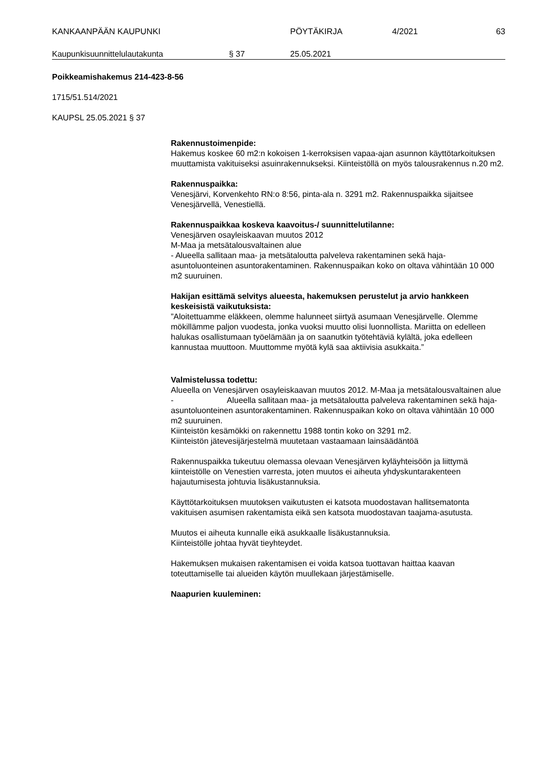KANKAANPÄÄN KAUPUNKI PÖYTÄKIRJA 4/2021 63
Kaupunkisuunnittelulautakunta § 37 25.05.2021
Poikkeamishakemus 214-423-8-56
1715/51.514/2021
KAUPSL 25.05.2021 § 37
Rakennustoimenpide:
Hakemus koskee 60 m2:n kokoisen 1-kerroksisen vapaa-ajan asunnon käyttötarkoituksen muuttamista vakituiseksi asuinrakennukseksi. Kiinteis­töllä on myös talousrakennus n.20 m2.
Rakennuspaikka:
Venesjärvi, Korvenkehto RN:o 8:56, pinta-ala n. 3291 m2. Rakennuspaik­ka sijaitsee Venesjärvellä, Venestiellä.
Rakennuspaikkaa koskeva kaavoitus-/ suunnittelutilanne:
Venesjärven osayleiskaavan muutos 2012
M-Maa ja metsätalousvaltainen alue
- Alueella sallitaan maa- ja metsätaloutta palveleva rakentaminen sekä ha­ja-asuntoluonteinen asuntorakentaminen. Rakennuspaikan koko on oltava vähintään 10 000 m2 suuruinen.
Hakijan esittämä selvitys alueesta, hakemuksen perustelut ja arvio hankkeen keskeisistä vaikutuksista:
”Aloitettuamme eläkkeen, olemme halunneet siirtyä asumaan Venesjärvel­le. Olemme mökillämme paljon vuodesta, jonka vuoksi muutto olisi luon­nollista. Mariitta on edelleen halukas osallistumaan työelämään ja on saa­nutkin työtehtäviä kylältä, joka edelleen kannustaa muuttoon. Muuttomme myötä kylä saa aktiivisia asukkaita.”
Valmistelussa todettu:
Alueella on Venesjärven osayleiskaavan muutos 2012. M-Maa ja metsäta­lousvaltainen alue
- Alueella sallitaan maa- ja metsätaloutta palveleva rakentami­nen sekä haja-asuntoluonteinen asuntorakentaminen. Rakennuspaikan koko on oltava vähintään 10 000 m2 suuruinen.
Kiinteistön kesämökki on rakennettu 1988 tontin koko on 3291 m2.
Kiinteistön jätevesijärjestelmä muutetaan vastaamaan lainsäädäntöä
Rakennuspaikka tukeutuu olemassa olevaan Venesjärven kyläyhteisöön ja liittymä kiinteistölle on Venestien varresta, joten muutos ei aiheuta yhdys­kuntarakenteen hajautumisesta johtuvia lisäkustannuksia.
Käyttötarkoituksen muutoksen vaikutusten ei katsota muodostavan hallit­sematonta vakituisen asumisen rakentamista eikä sen katsota muodosta­van taajama-asutusta.
Muutos ei aiheuta kunnalle eikä asukkaalle lisäkustannuksia.
Kiinteistölle johtaa hyvät tieyhteydet.
Hakemuksen mukaisen rakentamisen ei voida katsoa tuottavan haittaa kaavan toteuttamiselle tai alueiden käytön muullekaan järjestämiselle.
Naapurien kuuleminen: